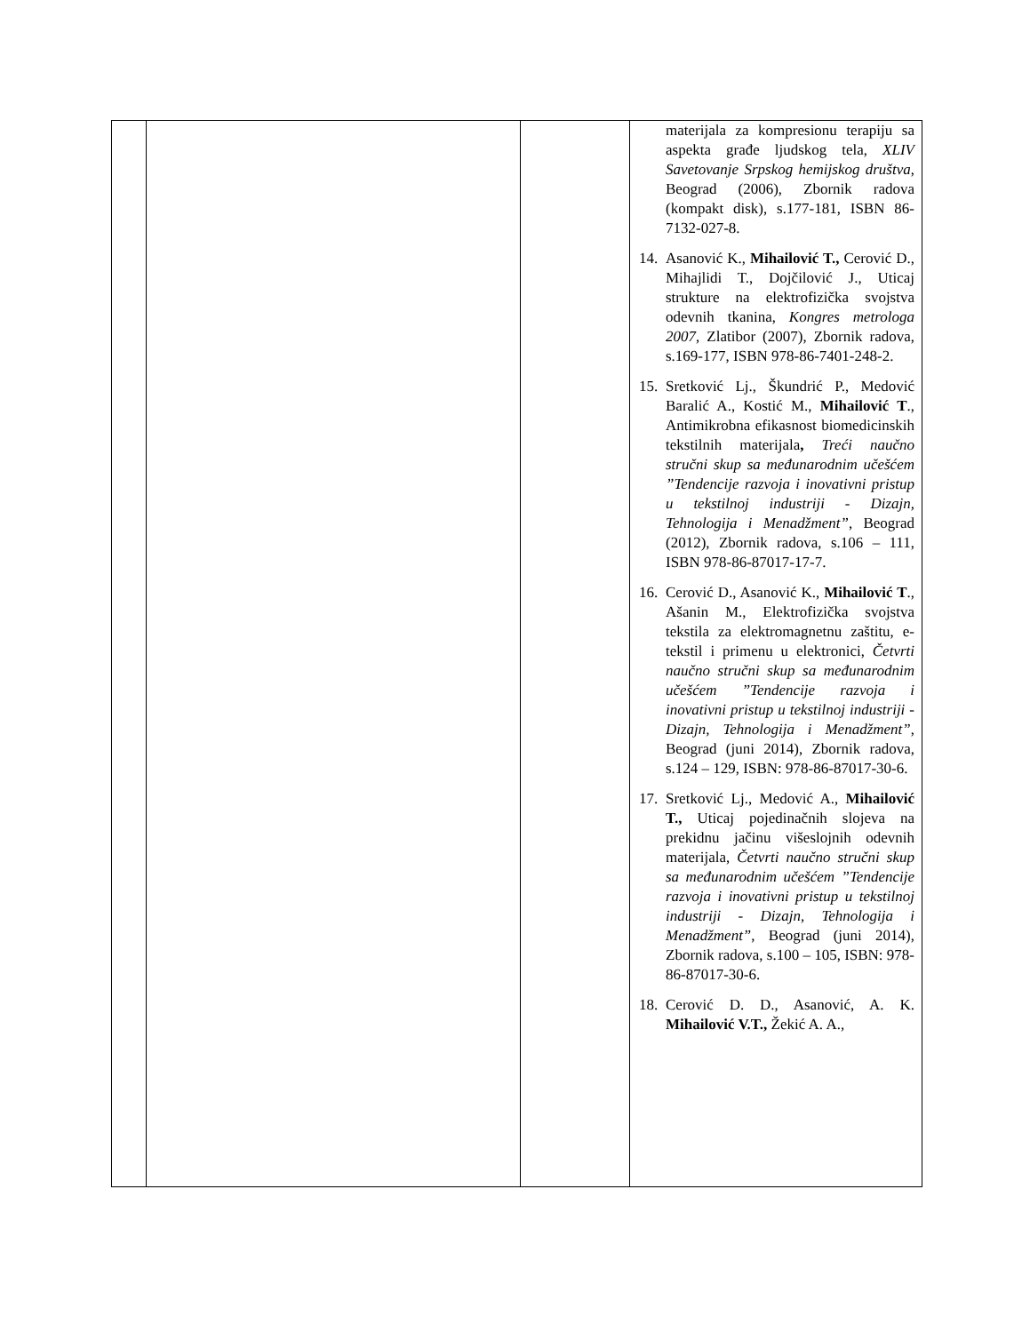| | | | materijala za kompresionu terapiju sa aspekta građe ljudskog tela, XLIV Savetovanje Srpskog hemijskog društva , Beograd (2006), Zbornik radova (kompakt disk), s.177-181, ISBN 86-7132-027-8. 14. Asanović K., Mihailović T., Cerović D., Mihajlidi T., Dojčilović J., Uticaj strukture na elektrofizička svojstva odevnih tkanina, Kongres metrologa 2007 , Zlatibor (2007), Zbornik radova, s.169-177, ISBN 978-86-7401-248-2. 15. Sretković Lj., Škundrić P., Medović Baralić A., Kostić M., Mihailović T ., Antimikrobna efikasnost biomedicinskih tekstilnih materijala , Treći naučno stručni skup sa međunarodnim učešćem ”Tendencije razvoja i inovativni pristup u tekstilnoj industriji - Dizajn, Tehnologija i Menadžment” , Beograd (2012), Zbornik radova, s.106 – 111, ISBN 978-86-87017-17-7. 16. Cerović D., Asanović K., Mihailović T ., Ašanin M., Elektrofizička svojstva tekstila za elektromagnetnu zaštitu, e-tekstil i primenu u elektronici, Četvrti naučno stručni skup sa međunarodnim učešćem ”Tendencije razvoja i inovativni pristup u tekstilnoj industriji - Dizajn, Tehnologija i Menadžment” , Beograd (juni 2014), Zbornik radova, s.124 – 129, ISBN: 978-86-87017-30-6. 17. Sretković Lj., Medović A., Mihailović T., Uticaj pojedinačnih slojeva na prekidnu jačinu višeslojnih odevnih materijala, Četvrti naučno stručni skup sa međunarodnim učešćem ”Tendencije razvoja i inovativni pristup u tekstilnoj industriji - Dizajn, Tehnologija i Menadžment” , Beograd (juni 2014), Zbornik radova, s.100 – 105, ISBN: 978-86-87017-30-6. 18. Cerović D. D., Asanović, A. K. Mihailović V.T., Žekić A. A., |